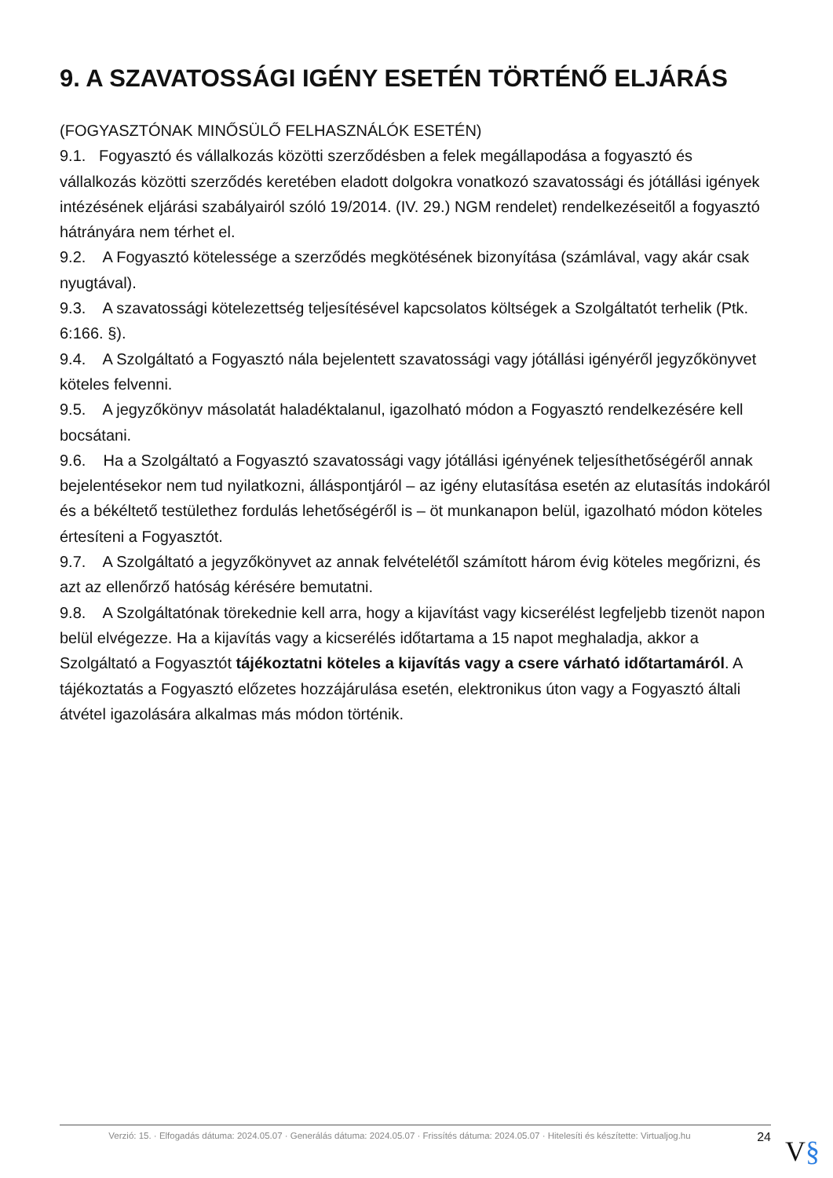9. A SZAVATOSSÁGI IGÉNY ESETÉN TÖRTÉNŐ ELJÁRÁS
(FOGYASZTÓNAK MINŐSÜLŐ FELHASZNÁLÓK ESETÉN)
9.1. Fogyasztó és vállalkozás közötti szerződésben a felek megállapodása a fogyasztó és vállalkozás közötti szerződés keretében eladott dolgokra vonatkozó szavatossági és jótállási igények intézésének eljárási szabályairól szóló 19/2014. (IV. 29.) NGM rendelet) rendelkezéseitől a fogyasztó hátrányára nem térhet el.
9.2. A Fogyasztó kötelessége a szerződés megkötésének bizonyítása (számlával, vagy akár csak nyugtával).
9.3. A szavatossági kötelezettség teljesítésével kapcsolatos költségek a Szolgáltatót terhelik (Ptk. 6:166. §).
9.4. A Szolgáltató a Fogyasztó nála bejelentett szavatossági vagy jótállási igényéről jegyzőkönyvet köteles felvenni.
9.5. A jegyzőkönyv másolatát haladéktalanul, igazolható módon a Fogyasztó rendelkezésére kell bocsátani.
9.6. Ha a Szolgáltató a Fogyasztó szavatossági vagy jótállási igényének teljesíthetőségéről annak bejelentésekor nem tud nyilatkozni, álláspontjáról – az igény elutasítása esetén az elutasítás indokáról és a békéltető testülethez fordulás lehetőségéről is – öt munkanapon belül, igazolható módon köteles értesíteni a Fogyasztót.
9.7. A Szolgáltató a jegyzőkönyvet az annak felvételétől számított három évig köteles megőrizni, és azt az ellenőrző hatóság kérésére bemutatni.
9.8. A Szolgáltatónak törekednie kell arra, hogy a kijavítást vagy kicserélést legfeljebb tizenöt napon belül elvégezze. Ha a kijavítás vagy a kicserélés időtartama a 15 napot meghaladja, akkor a Szolgáltató a Fogyasztót tájékoztatni köteles a kijavítás vagy a csere várható időtartamáról. A tájékoztatás a Fogyasztó előzetes hozzájárulása esetén, elektronikus úton vagy a Fogyasztó általi átvétel igazolására alkalmas más módon történik.
Verzió: 15. · Elfogadás dátuma: 2024.05.07 · Generálás dátuma: 2024.05.07 · Frissítés dátuma: 2024.05.07 · Hitelesíti és készítette: Virtualjog.hu
24
V§